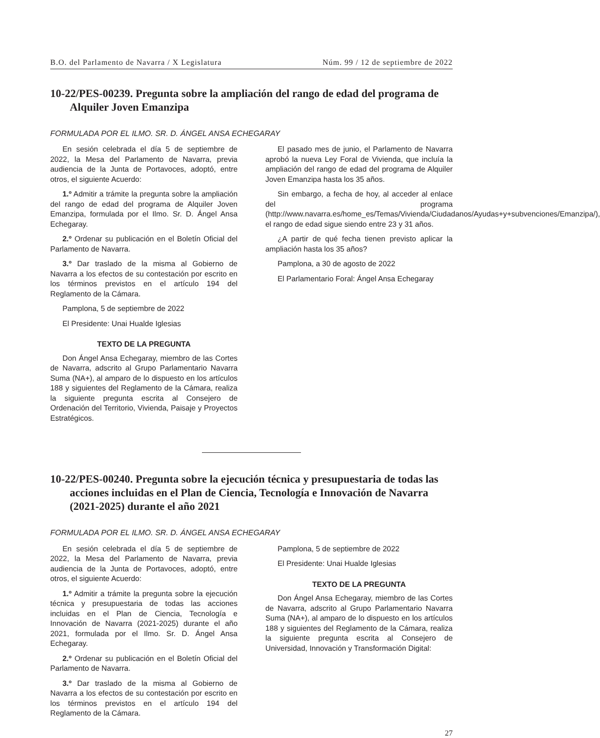B.O. del Parlamento de Navarra / X Legislatura Núm. 99 / 12 de septiembre de 2022
10-22/PES-00239. Pregunta sobre la ampliación del rango de edad del programa de Alquiler Joven Emanzipa
FORMULADA POR EL ILMO. SR. D. ÁNGEL ANSA ECHEGARAY
En sesión celebrada el día 5 de septiembre de 2022, la Mesa del Parlamento de Navarra, previa audiencia de la Junta de Portavoces, adoptó, entre otros, el siguiente Acuerdo:
1.º Admitir a trámite la pregunta sobre la ampliación del rango de edad del programa de Alquiler Joven Emanzipa, formulada por el Ilmo. Sr. D. Ángel Ansa Echegaray.
2.º Ordenar su publicación en el Boletín Oficial del Parlamento de Navarra.
3.º Dar traslado de la misma al Gobierno de Navarra a los efectos de su contestación por escrito en los términos previstos en el artículo 194 del Reglamento de la Cámara.
Pamplona, 5 de septiembre de 2022
El Presidente: Unai Hualde Iglesias
TEXTO DE LA PREGUNTA
Don Ángel Ansa Echegaray, miembro de las Cortes de Navarra, adscrito al Grupo Parlamentario Navarra Suma (NA+), al amparo de lo dispuesto en los artículos 188 y siguientes del Reglamento de la Cámara, realiza la siguiente pregunta escrita al Consejero de Ordenación del Territorio, Vivienda, Paisaje y Proyectos Estratégicos.
El pasado mes de junio, el Parlamento de Navarra aprobó la nueva Ley Foral de Vivienda, que incluía la ampliación del rango de edad del programa de Alquiler Joven Emanzipa hasta los 35 años.
Sin embargo, a fecha de hoy, al acceder al enlace del programa (http://www.navarra.es/home_es/Temas/Vivienda/Ciudadanos/Ayudas+y+subvenciones/Emanzipa/), el rango de edad sigue siendo entre 23 y 31 años.
¿A partir de qué fecha tienen previsto aplicar la ampliación hasta los 35 años?
Pamplona, a 30 de agosto de 2022
El Parlamentario Foral: Ángel Ansa Echegaray
10-22/PES-00240. Pregunta sobre la ejecución técnica y presupuestaria de todas las acciones incluidas en el Plan de Ciencia, Tecnología e Innovación de Navarra (2021-2025) durante el año 2021
FORMULADA POR EL ILMO. SR. D. ÁNGEL ANSA ECHEGARAY
En sesión celebrada el día 5 de septiembre de 2022, la Mesa del Parlamento de Navarra, previa audiencia de la Junta de Portavoces, adoptó, entre otros, el siguiente Acuerdo:
1.º Admitir a trámite la pregunta sobre la ejecución técnica y presupuestaria de todas las acciones incluidas en el Plan de Ciencia, Tecnología e Innovación de Navarra (2021-2025) durante el año 2021, formulada por el Ilmo. Sr. D. Ángel Ansa Echegaray.
2.º Ordenar su publicación en el Boletín Oficial del Parlamento de Navarra.
3.º Dar traslado de la misma al Gobierno de Navarra a los efectos de su contestación por escrito en los términos previstos en el artículo 194 del Reglamento de la Cámara.
Pamplona, 5 de septiembre de 2022
El Presidente: Unai Hualde Iglesias
TEXTO DE LA PREGUNTA
Don Ángel Ansa Echegaray, miembro de las Cortes de Navarra, adscrito al Grupo Parlamentario Navarra Suma (NA+), al amparo de lo dispuesto en los artículos 188 y siguientes del Reglamento de la Cámara, realiza la siguiente pregunta escrita al Consejero de Universidad, Innovación y Transformación Digital:
27